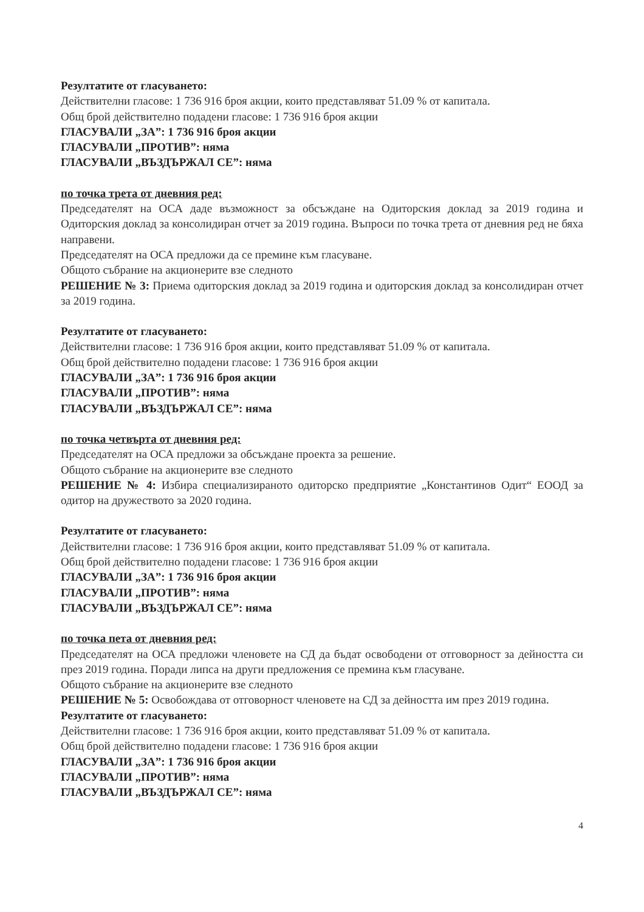Резултатите от гласуването:
Действителни гласове: 1 736 916 броя акции, които представляват 51.09 % от капитала.
Общ брой действително подадени гласове: 1 736 916 броя акции
ГЛАСУВАЛИ „ЗА”: 1 736 916 броя акции
ГЛАСУВАЛИ „ПРОТИВ”: няма
ГЛАСУВАЛИ „ВЪЗДЪРЖАЛ СЕ”: няма
по точка трета от дневния ред:
Председателят на ОСА даде възможност за обсъждане на Одиторския доклад за 2019 година и Одиторския доклад за консолидиран отчет за 2019 година. Въпроси по точка трета от дневния ред не бяха направени.
Председателят на ОСА предложи да се премине към гласуване.
Общото събрание на акционерите взе следното
РЕШЕНИЕ № 3: Приема одиторския доклад за 2019 година и одиторския доклад за консолидиран отчет за 2019 година.
Резултатите от гласуването:
Действителни гласове: 1 736 916 броя акции, които представляват 51.09 % от капитала.
Общ брой действително подадени гласове: 1 736 916 броя акции
ГЛАСУВАЛИ „ЗА”: 1 736 916 броя акции
ГЛАСУВАЛИ „ПРОТИВ”: няма
ГЛАСУВАЛИ „ВЪЗДЪРЖАЛ СЕ”: няма
по точка четвърта от дневния ред:
Председателят на ОСА предложи за обсъждане проекта за решение.
Общото събрание на акционерите взе следното
РЕШЕНИЕ № 4: Избира специализираното одиторско предприятие „Константинов Одит“ ЕООД за одитор на дружеството за 2020 година.
Резултатите от гласуването:
Действителни гласове: 1 736 916 броя акции, които представляват 51.09 % от капитала.
Общ брой действително подадени гласове: 1 736 916 броя акции
ГЛАСУВАЛИ „ЗА”: 1 736 916 броя акции
ГЛАСУВАЛИ „ПРОТИВ”: няма
ГЛАСУВАЛИ „ВЪЗДЪРЖАЛ СЕ”: няма
по точка пета от дневния ред:
Председателят на ОСА предложи членовете на СД да бъдат освободени от отговорност за дейността си през 2019 година. Поради липса на други предложения се премина към гласуване.
Общото събрание на акционерите взе следното
РЕШЕНИЕ № 5: Освобождава от отговорност членовете на СД за дейността им през 2019 година.
Резултатите от гласуването:
Действителни гласове: 1 736 916 броя акции, които представляват 51.09 % от капитала.
Общ брой действително подадени гласове: 1 736 916 броя акции
ГЛАСУВАЛИ „ЗА”: 1 736 916 броя акции
ГЛАСУВАЛИ „ПРОТИВ”: няма
ГЛАСУВАЛИ „ВЪЗДЪРЖАЛ СЕ”: няма
4